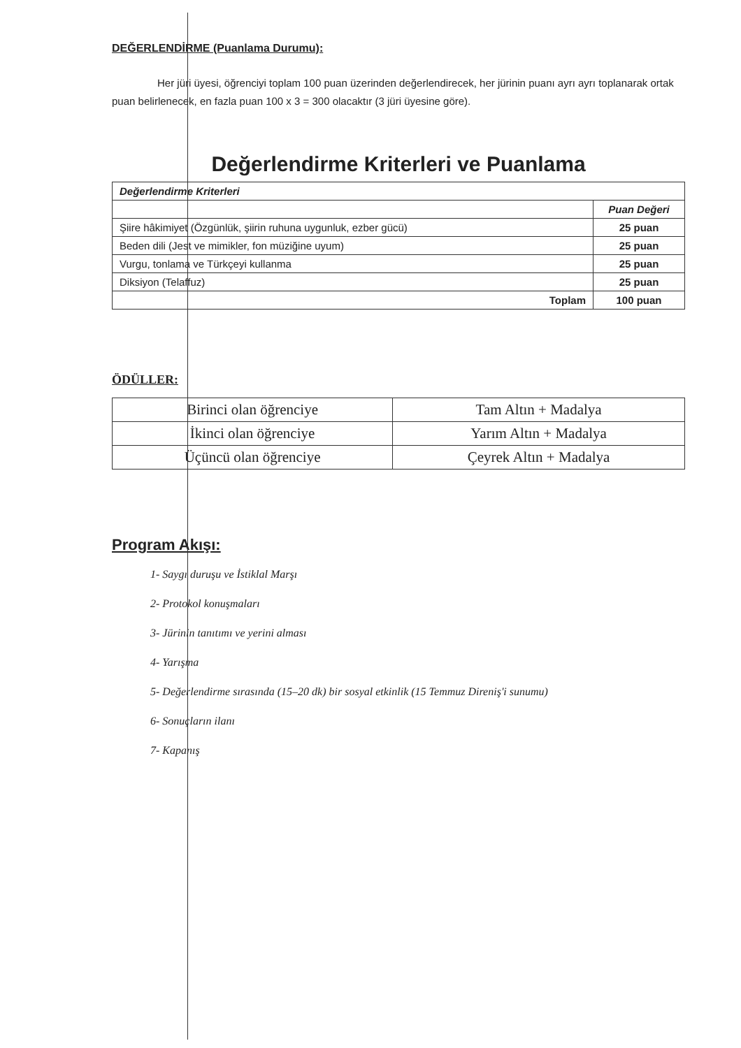DEĞERLENDİRME (Puanlama Durumu):
Her jüri üyesi, öğrenciyi toplam 100 puan üzerinden değerlendirecek, her jürinin puanı ayrı ayrı toplanarak ortak puan belirlenecek, en fazla puan 100 x 3 = 300 olacaktır (3 jüri üyesine göre).
Değerlendirme Kriterleri ve Puanlama
| Değerlendirme Kriterleri | |
| --- | --- |
| | Puan Değeri |
| Şiire hâkimiyet (Özgünlük, şiirin ruhuna uygunluk, ezber gücü) | 25 puan |
| Beden dili (Jest ve mimikler, fon müziğine uyum) | 25 puan |
| Vurgu, tonlama ve Türkçeyi kullanma | 25 puan |
| Diksiyon (Telaffuz) | 25 puan |
| Toplam | 100 puan |
ÖDÜLLER:
| Birinci olan öğrenciye | Tam Altın + Madalya |
| İkinci olan öğrenciye | Yarım Altın + Madalya |
| Üçüncü olan öğrenciye | Çeyrek Altın + Madalya |
Program Akışı:
1- Saygı duruşu ve İstiklal Marşı
2- Protokol konuşmaları
3- Jürinin tanıtımı ve yerini alması
4- Yarışma
5- Değerlendirme sırasında (15–20 dk) bir sosyal etkinlik (15 Temmuz Direniş'i sunumu)
6- Sonuçların ilanı
7- Kapanış